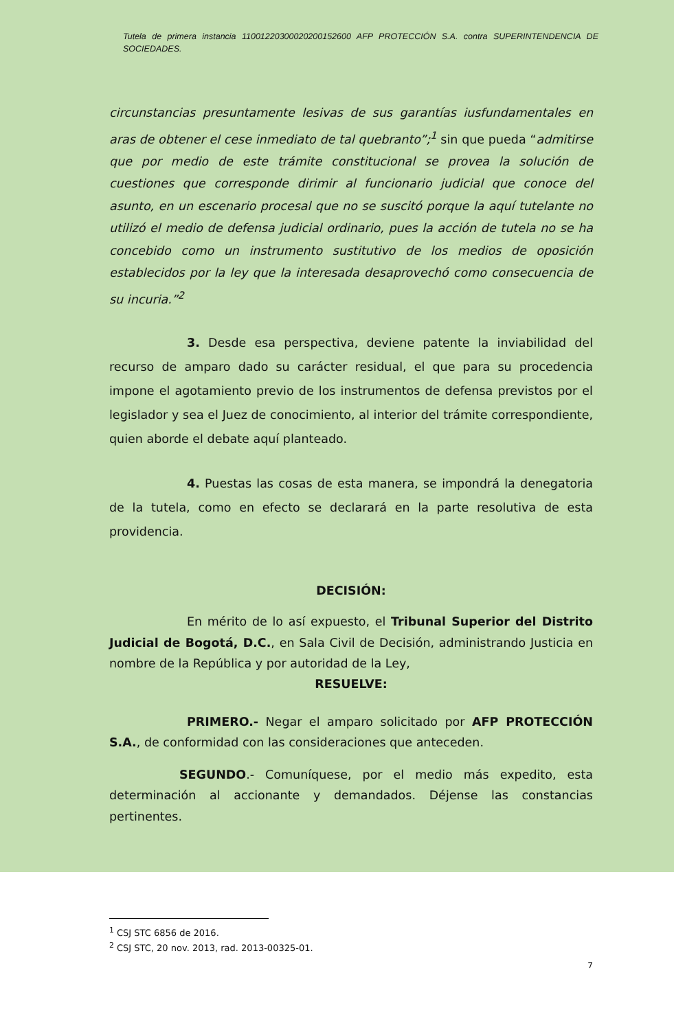Tutela de primera instancia 11001220300020200152600 AFP PROTECCIÓN S.A. contra SUPERINTENDENCIA DE SOCIEDADES.
circunstancias presuntamente lesivas de sus garantías iusfundamentales en aras de obtener el cese inmediato de tal quebranto”;<sup>1</sup> sin que pueda “admitirse que por medio de este trámite constitucional se provea la solución de cuestiones que corresponde dirimir al funcionario judicial que conoce del asunto, en un escenario procesal que no se suscitó porque la aquí tutelante no utilizó el medio de defensa judicial ordinario, pues la acción de tutela no se ha concebido como un instrumento sustitutivo de los medios de oposición establecidos por la ley que la interesada desaprovechó como consecuencia de su incuria.”<sup>2</sup>
3. Desde esa perspectiva, deviene patente la inviabilidad del recurso de amparo dado su carácter residual, el que para su procedencia impone el agotamiento previo de los instrumentos de defensa previstos por el legislador y sea el Juez de conocimiento, al interior del trámite correspondiente, quien aborde el debate aquí planteado.
4. Puestas las cosas de esta manera, se impondrá la denegatoria de la tutela, como en efecto se declarará en la parte resolutiva de esta providencia.
DECISIÓN:
En mérito de lo así expuesto, el Tribunal Superior del Distrito Judicial de Bogotá, D.C., en Sala Civil de Decisión, administrando Justicia en nombre de la República y por autoridad de la Ley,
RESUELVE:
PRIMERO.- Negar el amparo solicitado por AFP PROTECCIÓN S.A., de conformidad con las consideraciones que anteceden.
SEGUNDO.- Comuníquese, por el medio más expedito, esta determinación al accionante y demandados. Déjense las constancias pertinentes.
<sup>1</sup> CSJ STC 6856 de 2016.
<sup>2</sup> CSJ STC, 20 nov. 2013, rad. 2013-00325-01.
7